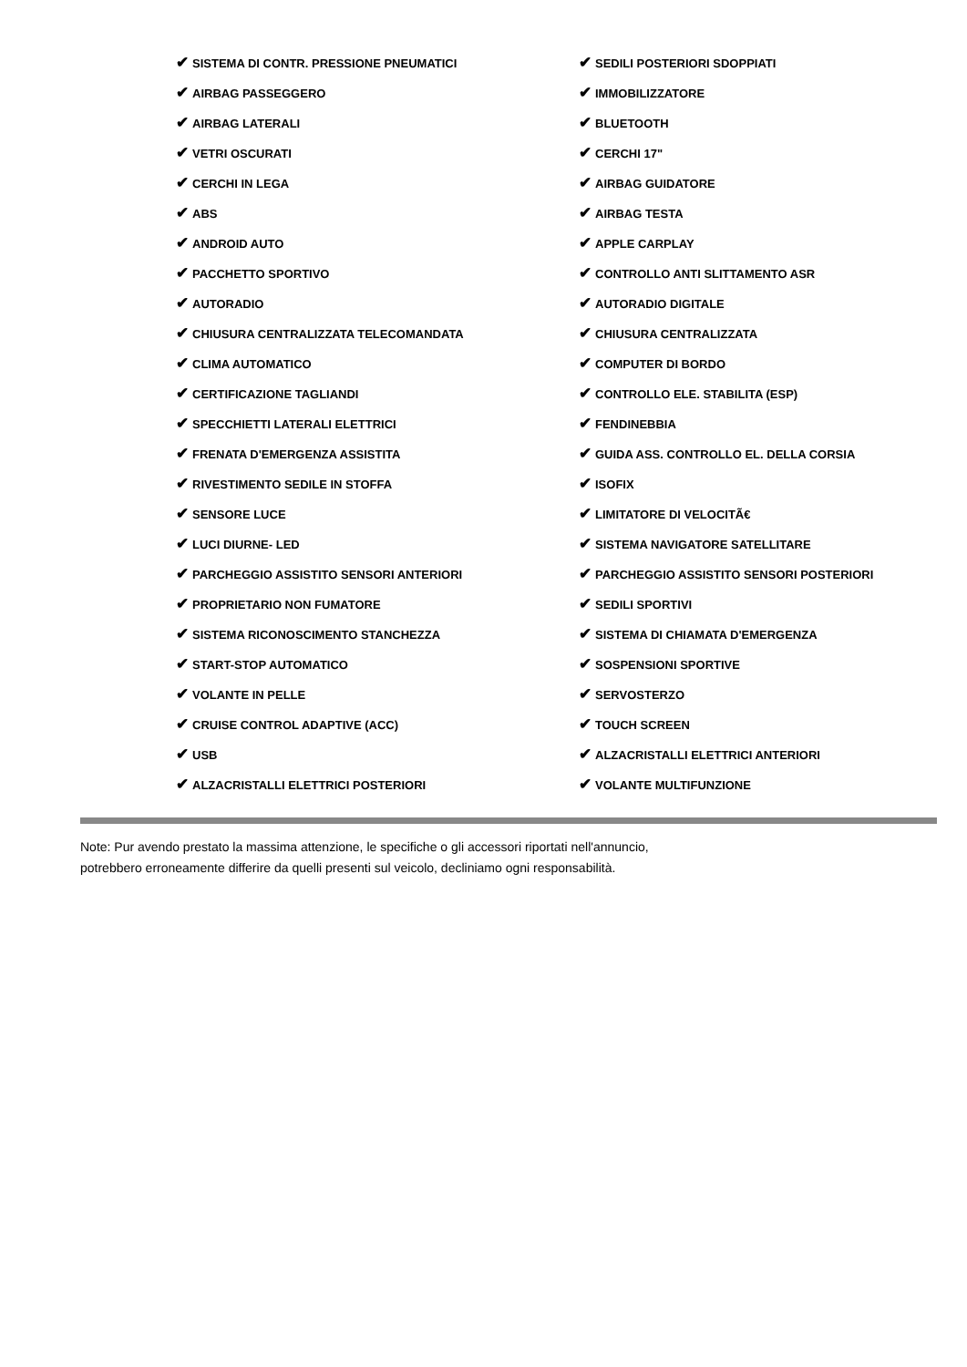| ✔ SISTEMA DI CONTR. PRESSIONE PNEUMATICI | ✔ SEDILI POSTERIORI SDOPPIATI |
| ✔ AIRBAG PASSEGGERO | ✔ IMMOBILIZZATORE |
| ✔ AIRBAG LATERALI | ✔ BLUETOOTH |
| ✔ VETRI OSCURATI | ✔ CERCHI 17" |
| ✔ CERCHI IN LEGA | ✔ AIRBAG GUIDATORE |
| ✔ ABS | ✔ AIRBAG TESTA |
| ✔ ANDROID AUTO | ✔ APPLE CARPLAY |
| ✔ PACCHETTO SPORTIVO | ✔ CONTROLLO ANTI SLITTAMENTO ASR |
| ✔ AUTORADIO | ✔ AUTORADIO DIGITALE |
| ✔ CHIUSURA CENTRALIZZATA TELECOMANDATA | ✔ CHIUSURA CENTRALIZZATA |
| ✔ CLIMA AUTOMATICO | ✔ COMPUTER DI BORDO |
| ✔ CERTIFICAZIONE TAGLIANDI | ✔ CONTROLLO ELE. STABILITA (ESP) |
| ✔ SPECCHIETTI LATERALI ELETTRICI | ✔ FENDINEBBIA |
| ✔ FRENATA D'EMERGENZA ASSISTITA | ✔ GUIDA ASS. CONTROLLO EL. DELLA CORSIA |
| ✔ RIVESTIMENTO SEDILE IN STOFFA | ✔ ISOFIX |
| ✔ SENSORE LUCE | ✔ LIMITATORE DI VELOCITÃ€ |
| ✔ LUCI DIURNE- LED | ✔ SISTEMA NAVIGATORE SATELLITARE |
| ✔ PARCHEGGIO ASSISTITO SENSORI ANTERIORI | ✔ PARCHEGGIO ASSISTITO SENSORI POSTERIORI |
| ✔ PROPRIETARIO NON FUMATORE | ✔ SEDILI SPORTIVI |
| ✔ SISTEMA RICONOSCIMENTO STANCHEZZA | ✔ SISTEMA DI CHIAMATA D'EMERGENZA |
| ✔ START-STOP AUTOMATICO | ✔ SOSPENSIONI SPORTIVE |
| ✔ VOLANTE IN PELLE | ✔ SERVOSTERZO |
| ✔ CRUISE CONTROL ADAPTIVE (ACC) | ✔ TOUCH SCREEN |
| ✔ USB | ✔ ALZACRISTALLI ELETTRICI ANTERIORI |
| ✔ ALZACRISTALLI ELETTRICI POSTERIORI | ✔ VOLANTE MULTIFUNZIONE |
Note: Pur avendo prestato la massima attenzione, le specifiche o gli accessori riportati nell'annuncio,
potrebbero erroneamente differire da quelli presenti sul veicolo, decliniamo ogni responsabilità.